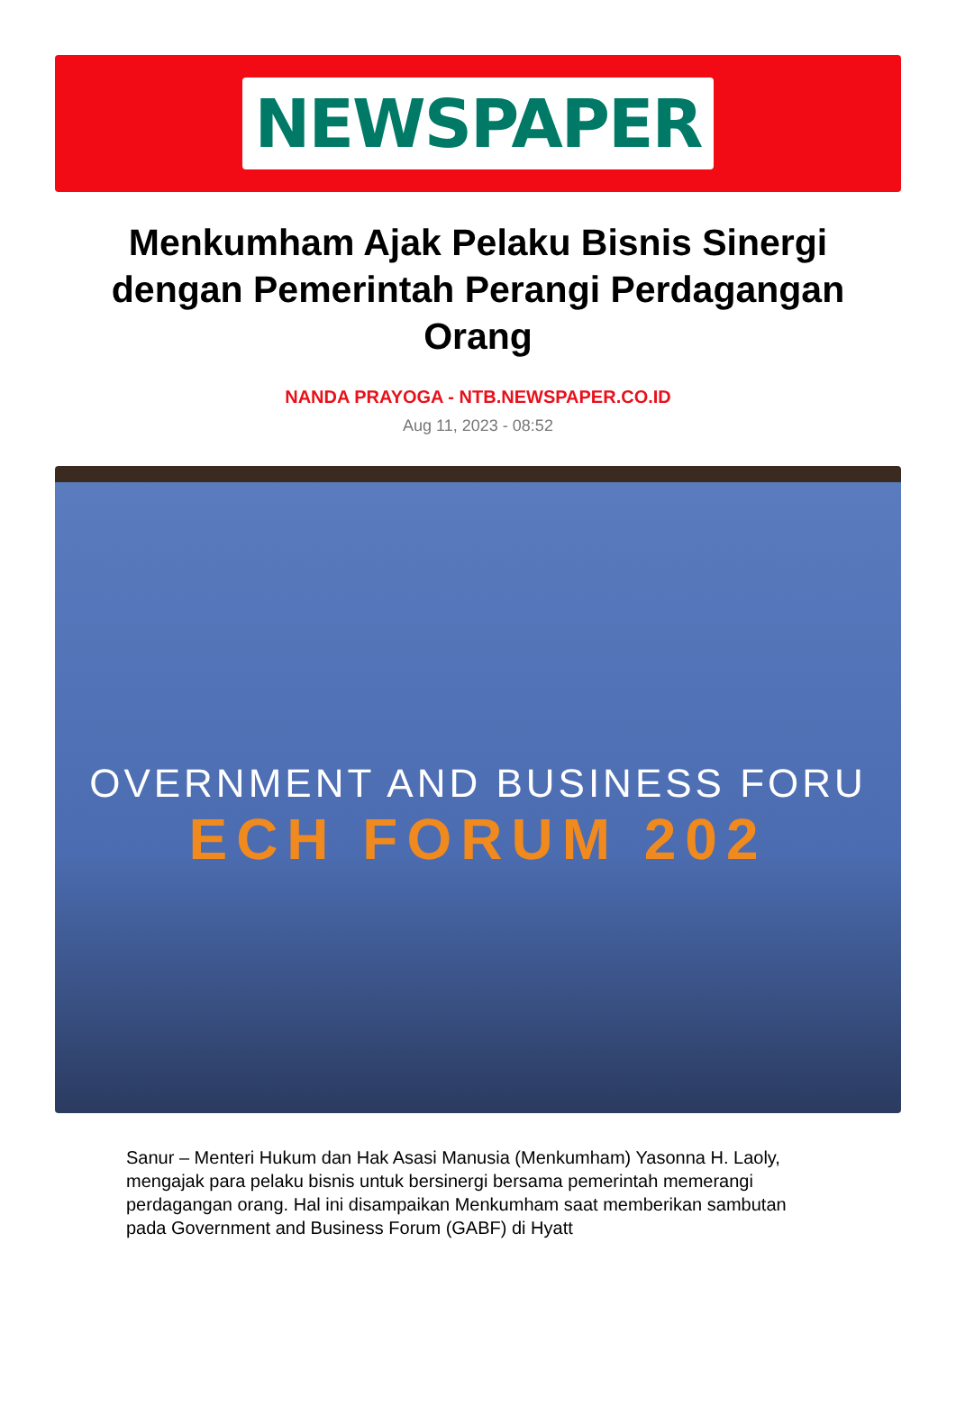NEWSPAPER
Menkumham Ajak Pelaku Bisnis Sinergi dengan Pemerintah Perangi Perdagangan Orang
NANDA PRAYOGA - NTB.NEWSPAPER.CO.ID
Aug 11, 2023 - 08:52
OVERNMENT AND BUSINESS FORU
ECH FORUM 202
Sanur – Menteri Hukum dan Hak Asasi Manusia (Menkumham) Yasonna H. Laoly, mengajak para pelaku bisnis untuk bersinergi bersama pemerintah memerangi perdagangan orang. Hal ini disampaikan Menkumham saat memberikan sambutan pada Government and Business Forum (GABF) di Hyatt